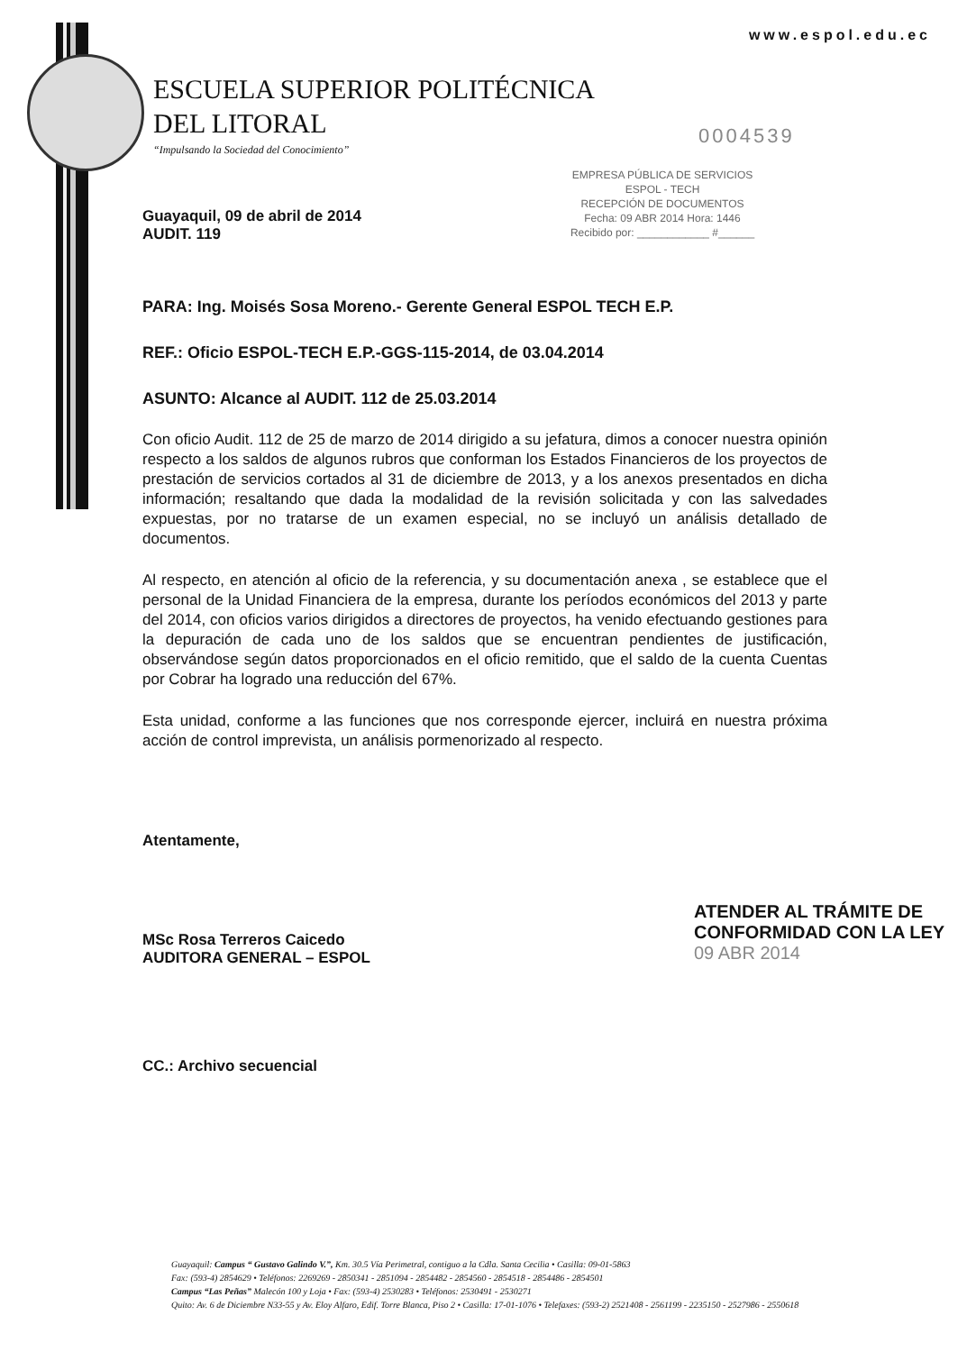www.espol.edu.ec
ESCUELA SUPERIOR POLITÉCNICA
DEL LITORAL
“Impulsando la Sociedad del Conocimiento”
0004539
EMPRESA PÚBLICA DE SERVICIOS
ESPOL - TECH
RECEPCIÓN DE DOCUMENTOS
Fecha: 09 ABR 2014 Hora: 1446
Recibido por: ____________ #______
Guayaquil, 09 de abril de 2014
AUDIT. 119
PARA: Ing. Moisés Sosa Moreno.- Gerente General ESPOL TECH E.P.
REF.: Oficio ESPOL-TECH E.P.-GGS-115-2014, de 03.04.2014
ASUNTO: Alcance al AUDIT. 112 de 25.03.2014
Con oficio Audit. 112 de 25 de marzo de 2014 dirigido a su jefatura, dimos a conocer nuestra opinión respecto a los saldos de algunos rubros que conforman los Estados Financieros de los proyectos de prestación de servicios cortados al 31 de diciembre de 2013, y a los anexos presentados en dicha información; resaltando que dada la modalidad de la revisión solicitada y con las salvedades expuestas, por no tratarse de un examen especial, no se incluyó un análisis detallado de documentos.
Al respecto, en atención al oficio de la referencia, y su documentación anexa , se establece que el personal de la Unidad Financiera de la empresa, durante los períodos económicos del 2013 y parte del 2014, con oficios varios dirigidos a directores de proyectos, ha venido efectuando gestiones para la depuración de cada uno de los saldos que se encuentran pendientes de justificación, observándose según datos proporcionados en el oficio remitido, que el saldo de la cuenta Cuentas por Cobrar ha logrado una reducción del 67%.
Esta unidad, conforme a las funciones que nos corresponde ejercer, incluirá en nuestra próxima acción de control imprevista, un análisis pormenorizado al respecto.
Atentamente,
MSc Rosa Terreros Caicedo
AUDITORA GENERAL – ESPOL
CC.: Archivo secuencial
ATENDER AL TRÁMITE DE
CONFORMIDAD CON LA LEY
09 ABR 2014
Guayaquil: Campus “ Gustavo Galindo V.”, Km. 30.5 Vía Perimetral, contiguo a la Cdla. Santa Cecilia • Casilla: 09-01-5863
Fax: (593-4) 2854629 • Teléfonos: 2269269 - 2850341 - 2851094 - 2854482 - 2854560 - 2854518 - 2854486 - 2854501
Campus “Las Peñas” Malecón 100 y Loja • Fax: (593-4) 2530283 • Teléfonos: 2530491 - 2530271
Quito: Av. 6 de Diciembre N33-55 y Av. Eloy Alfaro, Edif. Torre Blanca, Piso 2 • Casilla: 17-01-1076 • Telefaxes: (593-2) 2521408 - 2561199 - 2235150 - 2527986 - 2550618